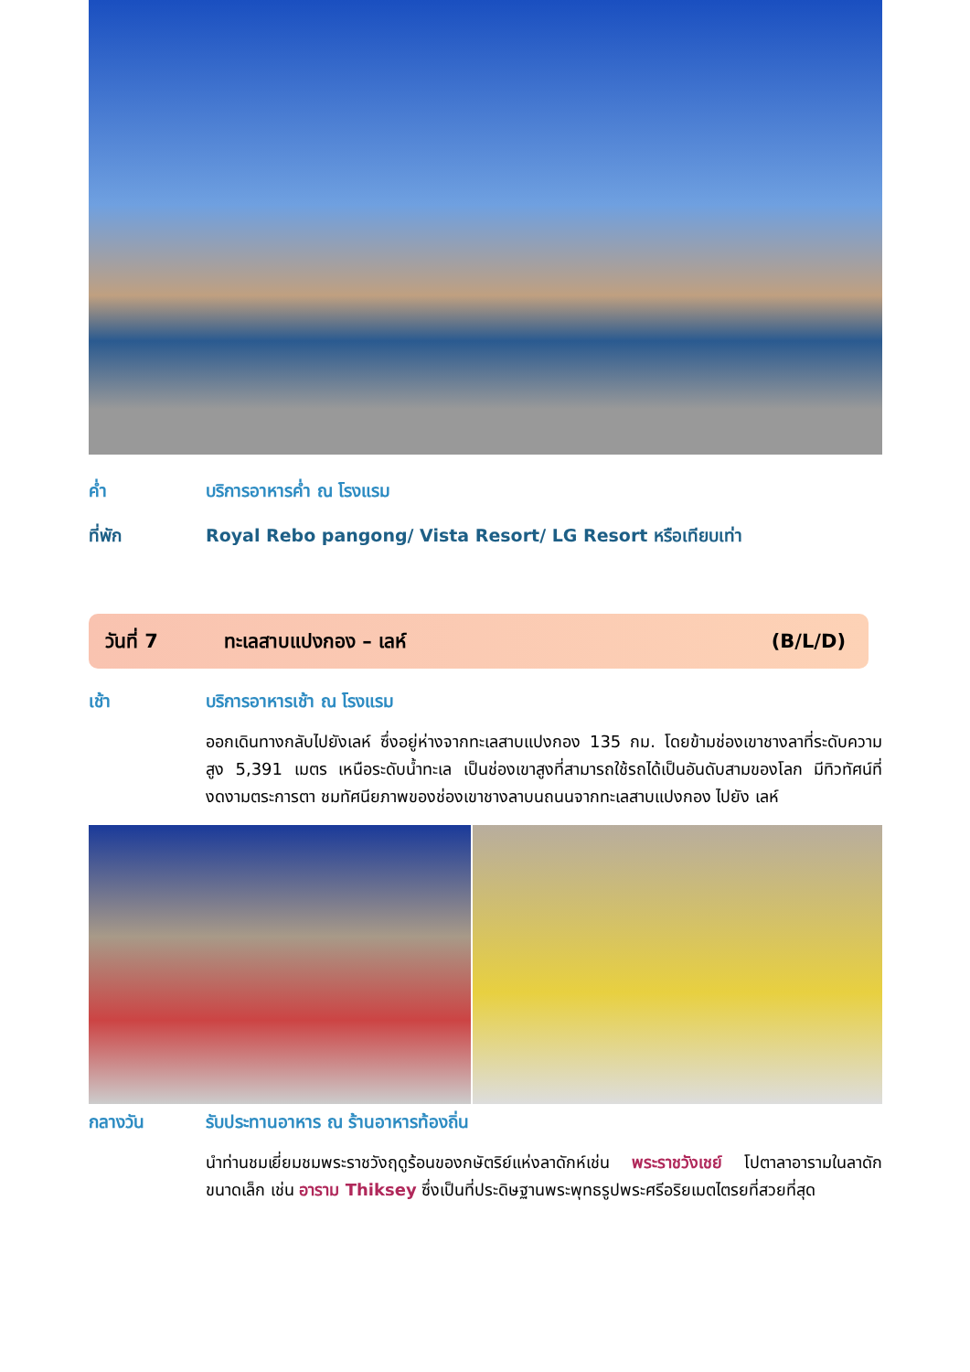ค่ำ บริการอาหารค่ำ ณ โรงแรม
ที่พัก Royal Rebo pangong/ Vista Resort/ LG Resort หรือเทียบเท่า
วันที่ 7 ทะเลสาบแปงกอง – เลห์ (B/L/D)
เช้า บริการอาหารเช้า ณ โรงแรม
ออกเดินทางกลับไปยังเลห์ ซึ่งอยู่ห่างจากทะเลสาบแปงกอง 135 กม. โดยข้ามช่องเขาชางลาที่ระดับความสูง 5,391 เมตร เหนือระดับน้ำทะเล เป็นช่องเขาสูงที่สามารถใช้รถได้เป็นอันดับสามของโลก มีทิวทัศน์ที่งดงามตระการตา ชมทัศนียภาพของช่องเขาชางลาบนถนนจากทะเลสาบแปงกอง ไปยัง เลห์
กลางวัน รับประทานอาหาร ณ ร้านอาหารท้องถิ่น
นำท่านชมเยี่ยมชมพระราชวังฤดูร้อนของกษัตริย์แห่งลาดักห์เช่น พระราชวังเชย์ โปตาลาอารามในลาดักขนาดเล็ก เช่น อาราม Thiksey ซึ่งเป็นที่ประดิษฐานพระพุทธรูปพระศรีอริยเมตไตรยที่สวยที่สุด